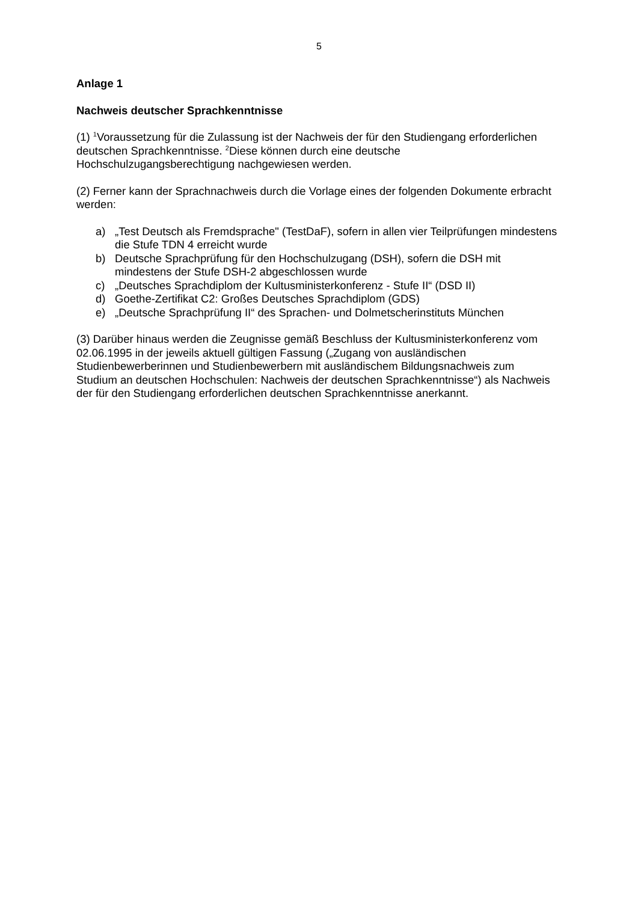5
Anlage 1
Nachweis deutscher Sprachkenntnisse
(1) <sup>1</sup>Voraussetzung für die Zulassung ist der Nachweis der für den Studiengang erforderlichen deutschen Sprachkenntnisse. <sup>2</sup>Diese können durch eine deutsche Hochschulzugangsberechtigung nachgewiesen werden.
(2) Ferner kann der Sprachnachweis durch die Vorlage eines der folgenden Dokumente erbracht werden:
a) „Test Deutsch als Fremdsprache" (TestDaF), sofern in allen vier Teilprüfungen mindestens die Stufe TDN 4 erreicht wurde
b) Deutsche Sprachprüfung für den Hochschulzugang (DSH), sofern die DSH mit mindestens der Stufe DSH-2 abgeschlossen wurde
c) „Deutsches Sprachdiplom der Kultusministerkonferenz - Stufe II“ (DSD II)
d) Goethe-Zertifikat C2: Großes Deutsches Sprachdiplom (GDS)
e) „Deutsche Sprachprüfung II“ des Sprachen- und Dolmetscherinstituts München
(3) Darüber hinaus werden die Zeugnisse gemäß Beschluss der Kultusministerkonferenz vom 02.06.1995 in der jeweils aktuell gültigen Fassung („Zugang von ausländischen Studienbewerberinnen und Studienbewerbern mit ausländischem Bildungsnachweis zum Studium an deutschen Hochschulen: Nachweis der deutschen Sprachkenntnisse“) als Nachweis der für den Studiengang erforderlichen deutschen Sprachkenntnisse anerkannt.